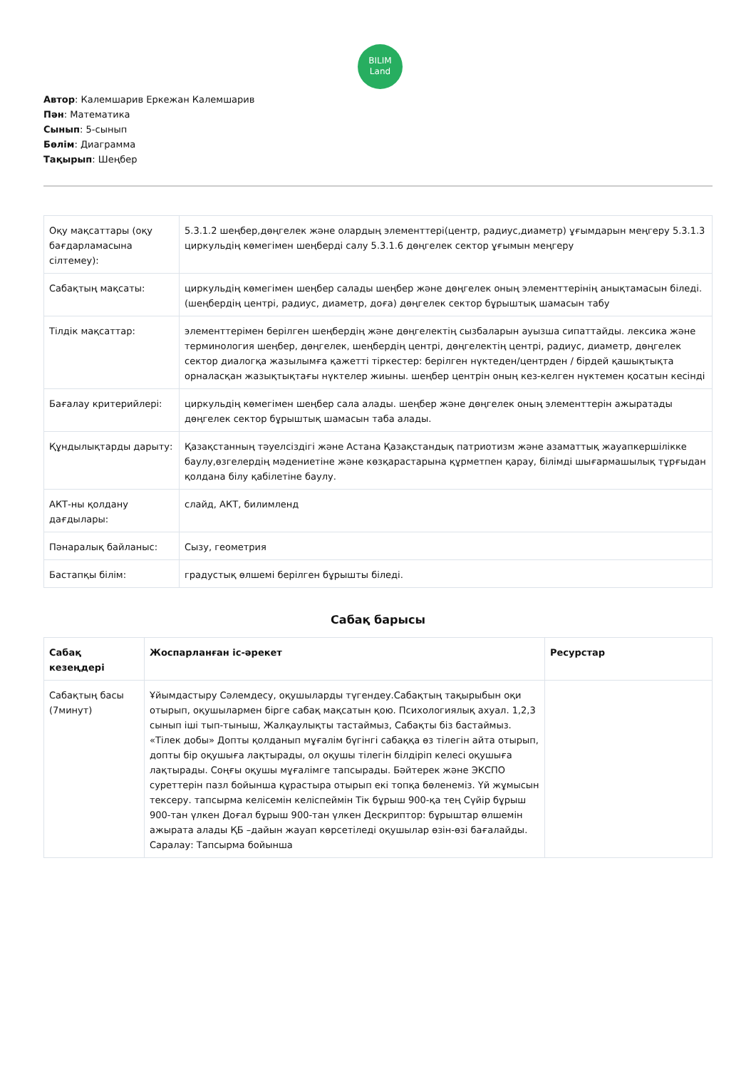BILIM
Land
Автор: Калемшарив Еркежан Калемшарив
Пән: Математика
Сынып: 5-сынып
Бөлім: Диаграмма
Тақырып: Шеңбер
| Оқу мақсаттары (оқу бағдарламасына сілтемеу): | 5.3.1.2 шеңбер,дөңгелек және олардың элементтері(центр, радиус,диаметр) ұғымдарын меңгеру 5.3.1.3 циркульдің көмегімен шеңберді салу 5.3.1.6 дөңгелек сектор ұғымын меңгеру |
| Сабақтың мақсаты: | циркульдің көмегімен шеңбер салады шеңбер және дөңгелек оның элементтерінің анықтамасын біледі. (шеңбердің центрі, радиус, диаметр, доға) дөңгелек сектор бұрыштық шамасын табу |
| Тілдік мақсаттар: | элементтерімен берілген шеңбердің және дөңгелектің сызбаларын ауызша сипаттайды. лексика және терминология шеңбер, дөңгелек, шеңбердің центрі, дөңгелектің центрі, радиус, диаметр, дөңгелек сектор диалогқа жазылымға қажетті тіркестер: берілген нүктеден/центрден / бірдей қашықтықта орналасқан жазықтықтағы нүктелер жиыны. шеңбер центрін оның кез-келген нүктемен қосатын кесінді |
| Бағалау критерийлері: | циркульдің көмегімен шеңбер сала алады. шеңбер және дөңгелек оның элементтерін ажыратады дөңгелек сектор бұрыштық шамасын таба алады. |
| Құндылықтарды дарыту: | Қазақстанның тәуелсіздігі және Астана Қазақстандық патриотизм және азаматтық жауапкершілікке баулу,өзгелердің мәдениетіне және көзқарастарына құрметпен қарау, білімді шығармашылық тұрғыдан қолдана білу қабілетіне баулу. |
| АКТ-ны қолдану дағдылары: | слайд, АКТ, билимленд |
| Пәнаралық байланыс: | Сызу, геометрия |
| Бастапқы білім: | градустық өлшемі берілген бұрышты біледі. |
Сабақ барысы
| Сабақ кезеңдері | Жоспарланған іс-әрекет | Ресурстар |
| --- | --- | --- |
| Сабақтың басы (7минут) | Ұйымдастыру Сәлемдесу, оқушыларды түгендеу.Сабақтың тақырыбын оқи отырып, оқушылармен бірге сабақ мақсатын қою. Психологиялық ахуал. 1,2,3 сынып іші тып-тыныш, Жалқаулықты тастаймыз, Сабақты біз бастаймыз. «Тілек добы» Допты қолданып мұғалім бүгінгі сабаққа өз тілегін айта отырып, допты бір оқушыға лақтырады, ол оқушы тілегін білдіріп келесі оқушыға лақтырады. Соңғы оқушы мұғалімге тапсырады. Бәйтерек және ЭКСПО суреттерін пазл бойынша құрастыра отырып екі топқа бөленеміз. Үй жұмысын тексеру. тапсырма келісемін келіспеймін Тік бұрыш 900-қа тең Сүйір бұрыш 900-тан үлкен Доғал бұрыш 900-тан үлкен Дескриптор: бұрыштар өлшемін ажырата алады ҚБ –дайын жауап көрсетіледі оқушылар өзін-өзі бағалайды. Саралау: Тапсырма бойынша | |